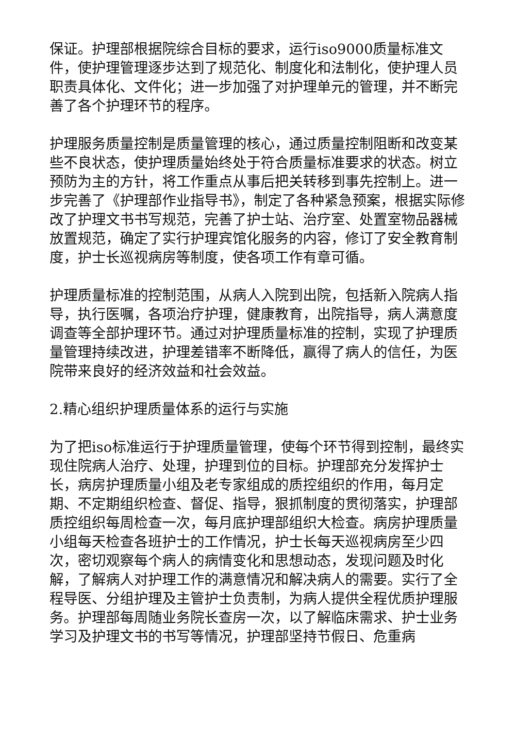保证。护理部根据院综合目标的要求，运行iso9000质量标准文件，使护理管理逐步达到了规范化、制度化和法制化，使护理人员职责具体化、文件化；进一步加强了对护理单元的管理，并不断完善了各个护理环节的程序。
护理服务质量控制是质量管理的核心，通过质量控制阻断和改变某些不良状态，使护理质量始终处于符合质量标准要求的状态。树立预防为主的方针，将工作重点从事后把关转移到事先控制上。进一步完善了《护理部作业指导书》，制定了各种紧急预案，根据实际修改了护理文书书写规范，完善了护士站、治疗室、处置室物品器械放置规范，确定了实行护理宾馆化服务的内容，修订了安全教育制度，护士长巡视病房等制度，使各项工作有章可循。
护理质量标准的控制范围，从病人入院到出院，包括新入院病人指导，执行医嘱，各项治疗护理，健康教育，出院指导，病人满意度调查等全部护理环节。通过对护理质量标准的控制，实现了护理质量管理持续改进，护理差错率不断降低，赢得了病人的信任，为医院带来良好的经济效益和社会效益。
2.精心组织护理质量体系的运行与实施
为了把iso标准运行于护理质量管理，使每个环节得到控制，最终实现住院病人治疗、处理，护理到位的目标。护理部充分发挥护士长，病房护理质量小组及老专家组成的质控组织的作用，每月定期、不定期组织检查、督促、指导，狠抓制度的贯彻落实，护理部质控组织每周检查一次，每月底护理部组织大检查。病房护理质量小组每天检查各班护士的工作情况，护士长每天巡视病房至少四次，密切观察每个病人的病情变化和思想动态，发现问题及时化解，了解病人对护理工作的满意情况和解决病人的需要。实行了全程导医、分组护理及主管护士负责制，为病人提供全程优质护理服务。护理部每周随业务院长查房一次，以了解临床需求、护士业务学习及护理文书的书写等情况，护理部坚持节假日、危重病